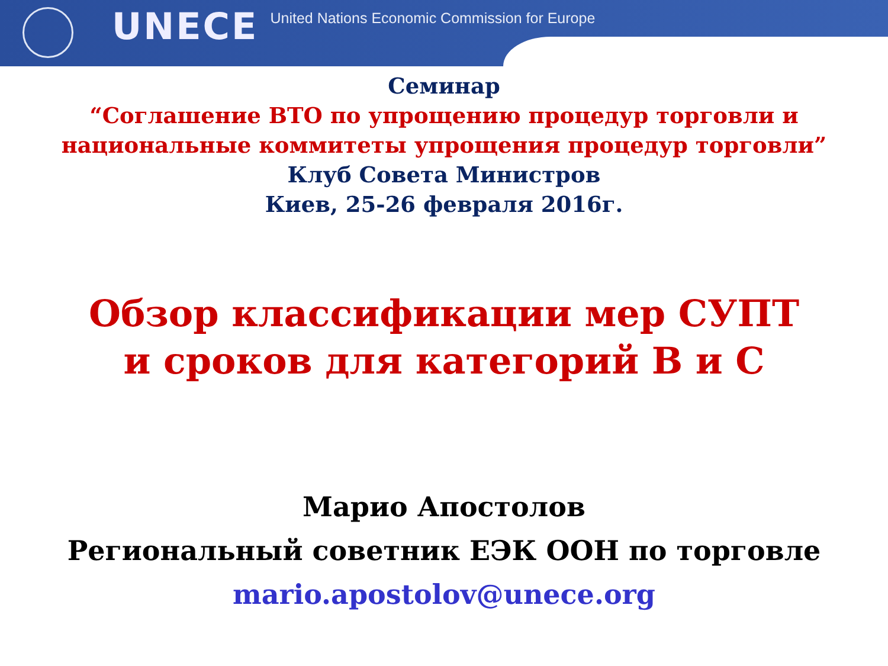UNECE
United Nations Economic Commission for Europe
Семинар
“Соглашение ВТО по упрощению процедур торговли и национальные коммитеты упрощения процедур торговли”
Клуб Совета Министров
Киев, 25-26 февраля 2016г.
Обзор классификации мер СУПТ
и сроков для категорий B и C
Марио Апостолов
Региональный советник ЕЭК ООН по торговле
mario.apostolov@unece.org